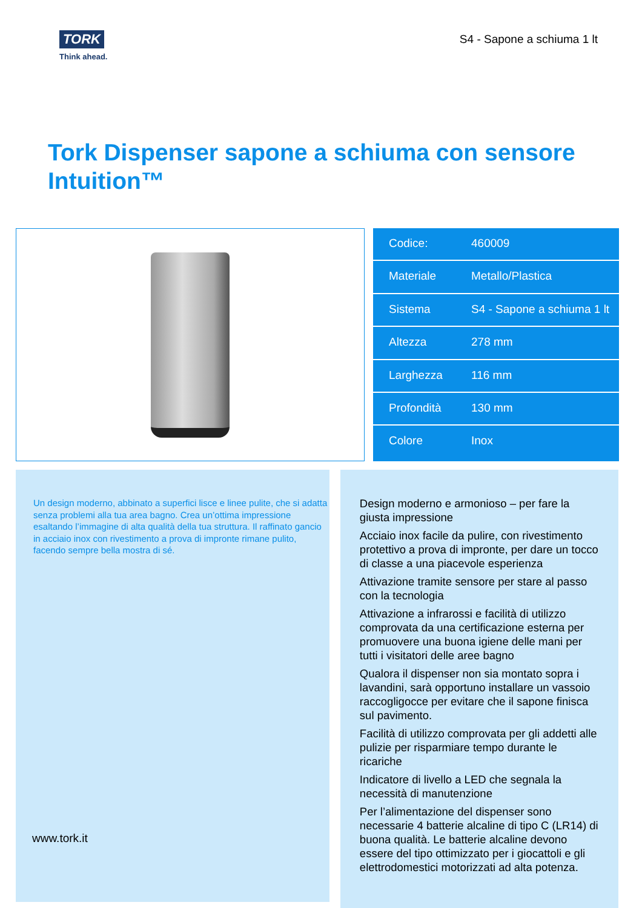TORK
Think ahead.
S4 - Sapone a schiuma 1 lt
Tork Dispenser sapone a schiuma con sensore Intuition™
| Codice: | 460009 |
| Materiale | Metallo/Plastica |
| Sistema | S4 - Sapone a schiuma 1 lt |
| Altezza | 278 mm |
| Larghezza | 116 mm |
| Profondità | 130 mm |
| Colore | Inox |
Un design moderno, abbinato a superfici lisce e linee pulite, che si adatta senza problemi alla tua area bagno. Crea un’ottima impressione esaltando l’immagine di alta qualità della tua struttura. Il raffinato gancio in acciaio inox con rivestimento a prova di impronte rimane pulito, facendo sempre bella mostra di sé.
www.tork.it
Design moderno e armonioso – per fare la giusta impressione
Acciaio inox facile da pulire, con rivestimento protettivo a prova di impronte, per dare un tocco di classe a una piacevole esperienza
Attivazione tramite sensore per stare al passo con la tecnologia
Attivazione a infrarossi e facilità di utilizzo comprovata da una certificazione esterna per promuovere una buona igiene delle mani per tutti i visitatori delle aree bagno
Qualora il dispenser non sia montato sopra i lavandini, sarà opportuno installare un vassoio raccogligocce per evitare che il sapone finisca sul pavimento.
Facilità di utilizzo comprovata per gli addetti alle pulizie per risparmiare tempo durante le ricariche
Indicatore di livello a LED che segnala la necessità di manutenzione
Per l’alimentazione del dispenser sono necessarie 4 batterie alcaline di tipo C (LR14) di buona qualità. Le batterie alcaline devono essere del tipo ottimizzato per i giocattoli e gli elettrodomestici motorizzati ad alta potenza.